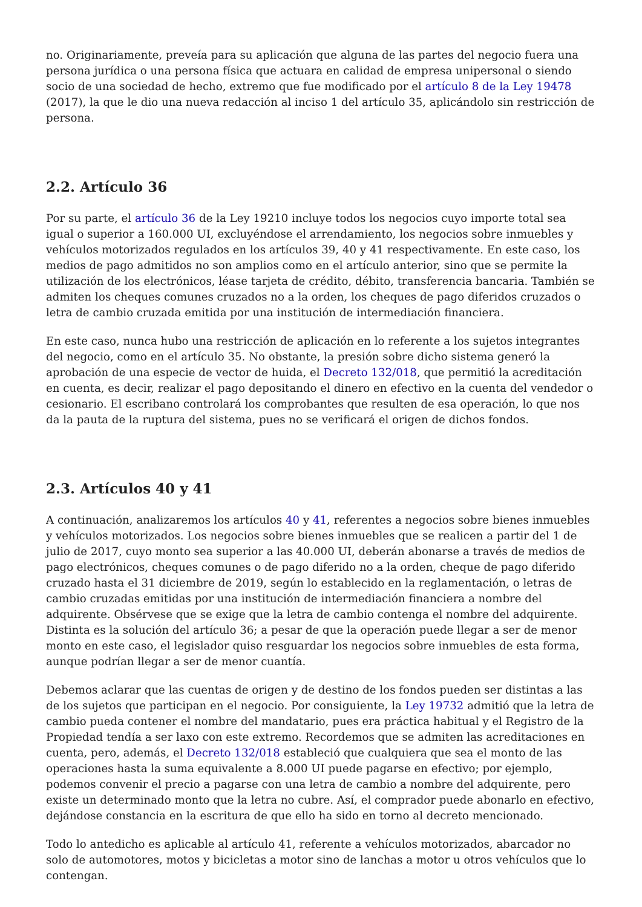no. Originariamente, preveía para su aplicación que alguna de las partes del negocio fuera una persona jurídica o una persona física que actuara en calidad de empresa unipersonal o siendo socio de una sociedad de hecho, extremo que fue modificado por el artículo 8 de la Ley 19478 (2017), la que le dio una nueva redacción al inciso 1 del artículo 35, aplicándolo sin restricción de persona.
2.2. Artículo 36
Por su parte, el artículo 36 de la Ley 19210 incluye todos los negocios cuyo importe total sea igual o superior a 160.000 UI, excluyéndose el arrendamiento, los negocios sobre inmuebles y vehículos motorizados regulados en los artículos 39, 40 y 41 respectivamente. En este caso, los medios de pago admitidos no son amplios como en el artículo anterior, sino que se permite la utilización de los electrónicos, léase tarjeta de crédito, débito, transferencia bancaria. También se admiten los cheques comunes cruzados no a la orden, los cheques de pago diferidos cruzados o letra de cambio cruzada emitida por una institución de intermediación financiera.
En este caso, nunca hubo una restricción de aplicación en lo referente a los sujetos integrantes del negocio, como en el artículo 35. No obstante, la presión sobre dicho sistema generó la aprobación de una especie de vector de huida, el Decreto 132/018, que permitió la acreditación en cuenta, es decir, realizar el pago depositando el dinero en efectivo en la cuenta del vendedor o cesionario. El escribano controlará los comprobantes que resulten de esa operación, lo que nos da la pauta de la ruptura del sistema, pues no se verificará el origen de dichos fondos.
2.3. Artículos 40 y 41
A continuación, analizaremos los artículos 40 y 41, referentes a negocios sobre bienes inmuebles y vehículos motorizados. Los negocios sobre bienes inmuebles que se realicen a partir del 1 de julio de 2017, cuyo monto sea superior a las 40.000 UI, deberán abonarse a través de medios de pago electrónicos, cheques comunes o de pago diferido no a la orden, cheque de pago diferido cruzado hasta el 31 diciembre de 2019, según lo establecido en la reglamentación, o letras de cambio cruzadas emitidas por una institución de intermediación financiera a nombre del adquirente. Obsérvese que se exige que la letra de cambio contenga el nombre del adquirente. Distinta es la solución del artículo 36; a pesar de que la operación puede llegar a ser de menor monto en este caso, el legislador quiso resguardar los negocios sobre inmuebles de esta forma, aunque podrían llegar a ser de menor cuantía.
Debemos aclarar que las cuentas de origen y de destino de los fondos pueden ser distintas a las de los sujetos que participan en el negocio. Por consiguiente, la Ley 19732 admitió que la letra de cambio pueda contener el nombre del mandatario, pues era práctica habitual y el Registro de la Propiedad tendía a ser laxo con este extremo. Recordemos que se admiten las acreditaciones en cuenta, pero, además, el Decreto 132/018 estableció que cualquiera que sea el monto de las operaciones hasta la suma equivalente a 8.000 UI puede pagarse en efectivo; por ejemplo, podemos convenir el precio a pagarse con una letra de cambio a nombre del adquirente, pero existe un determinado monto que la letra no cubre. Así, el comprador puede abonarlo en efectivo, dejándose constancia en la escritura de que ello ha sido en torno al decreto mencionado.
Todo lo antedicho es aplicable al artículo 41, referente a vehículos motorizados, abarcador no solo de automotores, motos y bicicletas a motor sino de lanchas a motor u otros vehículos que lo contengan.